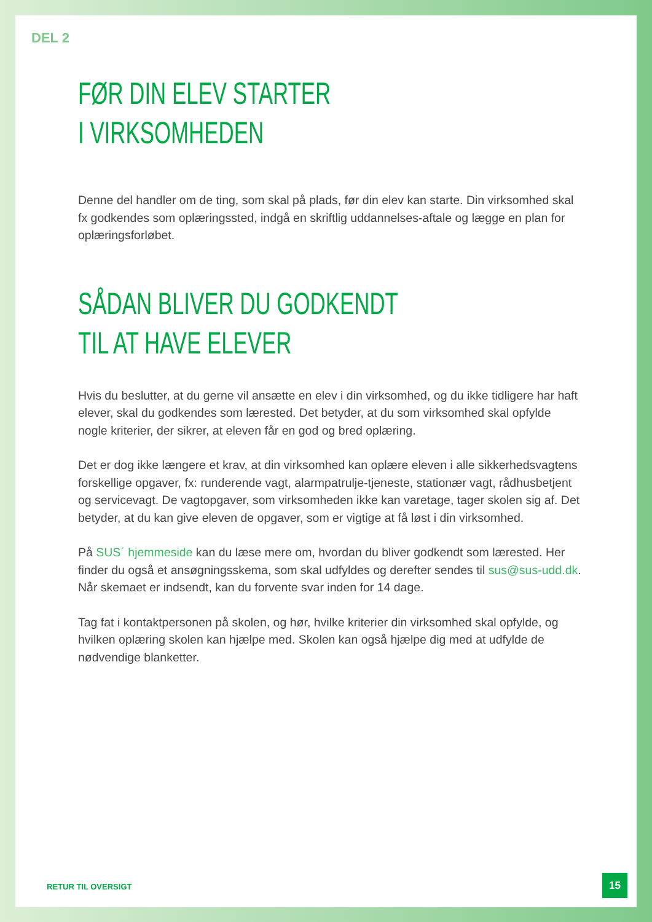DEL 2
FØR DIN ELEV STARTER
I VIRKSOMHEDEN
Denne del handler om de ting, som skal på plads, før din elev kan starte. Din virksomhed skal fx godkendes som oplæringssted, indgå en skriftlig uddannelses-aftale og lægge en plan for oplæringsforløbet.
SÅDAN BLIVER DU GODKENDT
TIL AT HAVE ELEVER
Hvis du beslutter, at du gerne vil ansætte en elev i din virksomhed, og du ikke tidligere har haft elever, skal du godkendes som lærested. Det betyder, at du som virksomhed skal opfylde nogle kriterier, der sikrer, at eleven får en god og bred oplæring.
Det er dog ikke længere et krav, at din virksomhed kan oplære eleven i alle sikkerhedsvagtens forskellige opgaver, fx: runderende vagt, alarmpatrulje-tjeneste, stationær vagt, rådhusbetjent og servicevagt. De vagtopgaver, som virksomheden ikke kan varetage, tager skolen sig af. Det betyder, at du kan give eleven de opgaver, som er vigtige at få løst i din virksomhed.
På SUS´ hjemmeside kan du læse mere om, hvordan du bliver godkendt som lærested. Her finder du også et ansøgningsskema, som skal udfyldes og derefter sendes til sus@sus-udd.dk. Når skemaet er indsendt, kan du forvente svar inden for 14 dage.
Tag fat i kontaktpersonen på skolen, og hør, hvilke kriterier din virksomhed skal opfylde, og hvilken oplæring skolen kan hjælpe med. Skolen kan også hjælpe dig med at udfylde de nødvendige blanketter.
RETUR TIL OVERSIGT
15